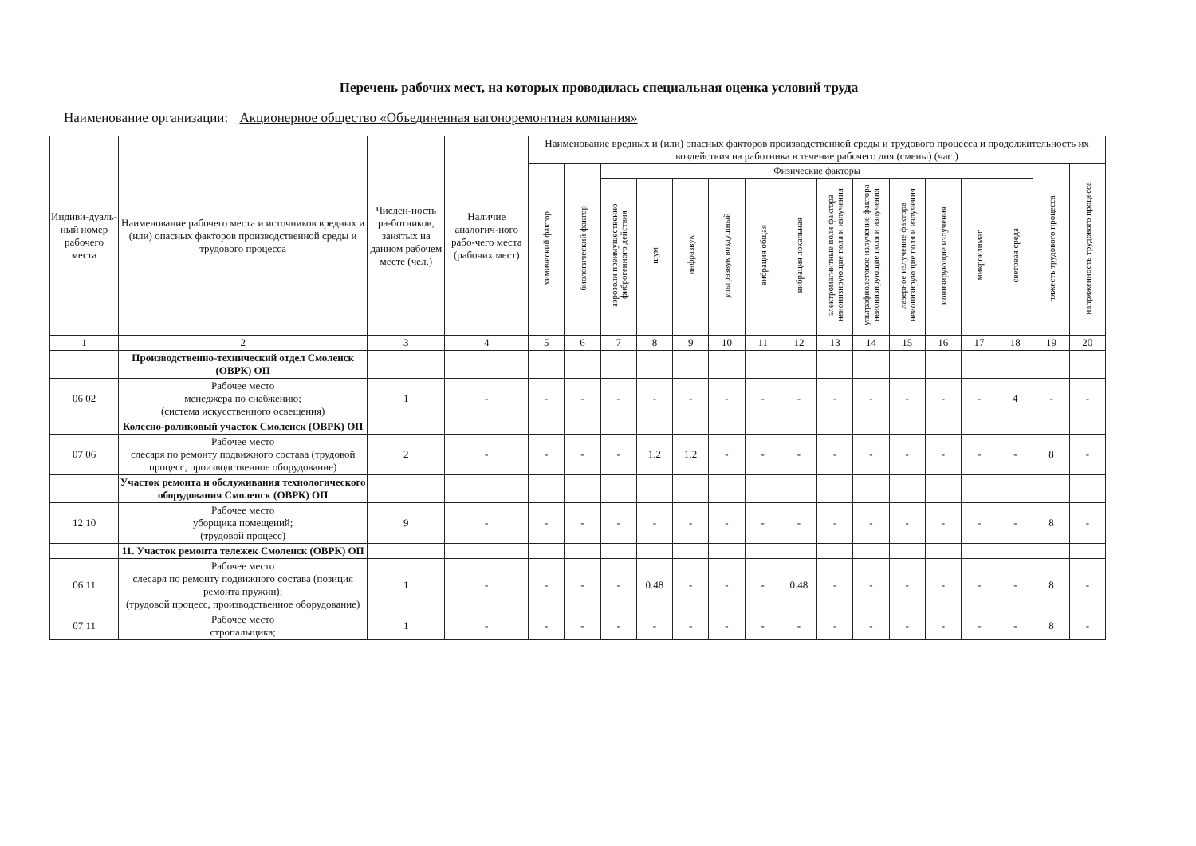Перечень рабочих мест, на которых проводилась специальная оценка условий труда
Наименование организации: Акционерное общество «Объединенная вагоноремонтная компания»
| Индиви-дуаль-ный номер рабочего места | Наименование рабочего места и источников вредных и (или) опасных факторов производственной среды и трудового процесса | Числен-ность ра-ботников, занятых на данном рабочем месте (чел.) | Наличие аналогич-ного рабо-чего места (рабочих мест) | Наименование вредных и (или) опасных факторов производственной среды и трудового процесса и продолжительность их воздействия на работника в течение рабочего дня (смены) (час.) | | | | | | | | | | | | | | | |
| --- | --- | --- | --- | --- | --- | --- | --- | --- | --- | --- | --- | --- | --- | --- | --- | --- | --- | --- | --- |
| | | | | химический фактор | биологический фактор | Физические факторы | | | | | | | | | | | | тяжесть трудового процесса | напряженность трудового процесса |
| | | | | | | аэрозоли преимущественно фиброгенного действия | шум | инфразвук | ультразвук воздушный | вибрация общая | вибрация локальная | электромагнитные поля фактора неионизирующие поля и излучения | ультрафиолетовое излучение фактора неионизирующие поля и излучения | лазерное излучение фактора неионизирующие поля и излучения | ионизирующие излучения | микроклимат | световая среда | | |
| 1 | 2 | 3 | 4 | 5 | 6 | 7 | 8 | 9 | 10 | 11 | 12 | 13 | 14 | 15 | 16 | 17 | 18 | 19 | 20 |
| | Производственно-технический отдел Смоленск (ОВРК) ОП | | | | | | | | | | | | | | | | | | |
| 06 02 | Рабочее место менеджера по снабжению; (система искусственного освещения) | 1 | - | - | - | - | - | - | - | - | - | - | - | - | - | - | 4 | - | - |
| | Колесно-роликовый участок Смоленск (ОВРК) ОП | | | | | | | | | | | | | | | | | | |
| 07 06 | Рабочее место слесаря по ремонту подвижного состава (трудовой процесс, производственное оборудование) | 2 | - | - | - | - | 1.2 | 1.2 | - | - | - | - | - | - | - | - | - | 8 | - |
| | Участок ремонта и обслуживания технологического оборудования Смоленск (ОВРК) ОП | | | | | | | | | | | | | | | | | | |
| 12 10 | Рабочее место уборщика помещений; (трудовой процесс) | 9 | - | - | - | - | - | - | - | - | - | - | - | - | - | - | - | 8 | - |
| | 11. Участок ремонта тележек Смоленск (ОВРК) ОП | | | | | | | | | | | | | | | | | | |
| 06 11 | Рабочее место слесаря по ремонту подвижного состава (позиция ремонта пружин); (трудовой процесс, производственное оборудование) | 1 | - | - | - | - | 0.48 | - | - | - | 0.48 | - | - | - | - | - | - | 8 | - |
| 07 11 | Рабочее место стропальщика; | 1 | - | - | - | - | - | - | - | - | - | - | - | - | - | - | - | 8 | - |